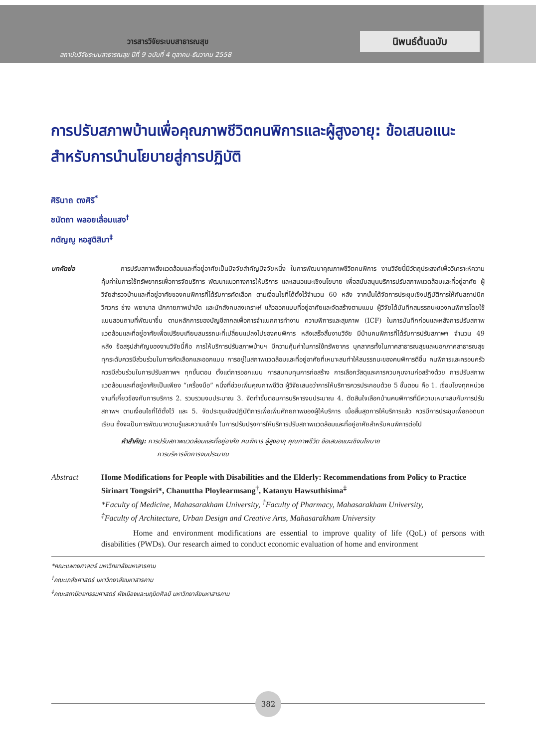วารสารวิจัยระบบสาธารณสุข
สถาบันวิจัยระบบสาธารณสุข ปีที่ 9 ฉบับที่ 4 ตุลาคม-ธันวาคม 2558
นิพนธ์ต้นฉบับ
การปรับสภาพบ้านเพื่อคุณภาพชีวิตคนพิการและผู้สูงอายุ: ข้อเสนอแนะสำหรับการนำนโยบายสู่การปฏิบัติ
ศิรินาถ ตงศิริ<sup>*</sup>
ชนัตถา พลอยเลื่อมแสง<sup>†</sup>
กตัญญู หอสูติสิมา<sup>‡</sup>
บทคัดย่อ    การปรับสภาพสิ่งแวดล้อมและที่อยู่อาศัยเป็นปัจจัยสำคัญปัจจัยหนึ่ง ในการพัฒนาคุณภาพชีวิตคนพิการ งานวิจัยนี้มีวัตถุประสงค์เพื่อวิเคราะห์ความคุ้มค่าในการใช้ทรัพยากรเพื่อการจัดบริการ พัฒนาแนวทางการให้บริการ และเสนอแนะเชิงนโยบาย เพื่อสนับสนุนบริการปรับสภาพแวดล้อมและที่อยู่อาศัย ผู้วิจัยสำรวจบ้านและที่อยู่อาศัยของคนพิการที่ได้รับการคัดเลือก ตามเงื่อนไขที่ได้ตั้งไว้จำนวน 60 หลัง จากนั้นได้จัดการประชุมเชิงปฏิบัติการให้กับสถาปนิก วิศวกร ช่าง พยาบาล นักกายภาพบำบัด และนักสังคมสงเคราะห์ แล้วออกแบบที่อยู่อาศัยและจัดสร้างตามแบบ ผู้วิจัยได้บันทึกสมรรถนะของคนพิการโดยใช้แบบสอบถามที่พัฒนาขึ้น ตามหลักการของบัญชีสากลเพื่อการจำแนกการทำงาน ความพิการและสุขภาพ (ICF) ในการบันทึกก่อนและหลังการปรับสภาพแวดล้อมและที่อยู่อาศัยเพื่อเปรียบเทียบสมรรถนะที่เปลี่ยนแปลงไปของคนพิการ หลังเสร็จสิ้นงานวิจัย มีบ้านคนพิการที่ได้รับการปรับสภาพฯ จำนวน 49 หลัง ข้อสรุปสำคัญของงานวิจัยนี้คือ การให้บริการปรับสภาพบ้านฯ มีความคุ้มค่าในการใช้ทรัพยากร บุคลากรทั้งในภาคสาธารณสุขและนอกภาคสาธารณสุขทุกระดับควรมีส่วนร่วมในการคัดเลือกและออกแบบ การอยู่ในสภาพแวดล้อมและที่อยู่อาศัยที่เหมาะสมทำให้สมรรถนะของคนพิการดีขึ้น คนพิการและครอบครัวควรมีส่วนร่วมในการปรับสภาพฯ ทุกขั้นตอน ตั้งแต่การออกแบบ การสมทบทุนการก่อสร้าง การเลือกวัสดุและการควบคุมงานก่อสร้างด้วย การปรับสภาพแวดล้อมและที่อยู่อาศัยเป็นเพียง “เครื่องมือ” หนึ่งที่ช่วยเพิ่มคุณภาพชีวิต ผู้วิจัยเสนอว่าการให้บริการควรประกอบด้วย 5 ขั้นตอน คือ 1. เชื่อมโยงทุกหน่วยงานที่เกี่ยวข้องกับการบริการ 2. รวบรวมงบประมาณ 3. จัดทำขั้นตอนการบริหารงบประมาณ 4. ตัดสินใจเลือกบ้านคนพิการที่มีความเหมาะสมกับการปรับสภาพฯ ตามเงื่อนไขที่ได้ตั้งไว้ และ 5. จัดประชุมเชิงปฏิบัติการเพื่อเพิ่มศักยภาพของผู้ให้บริการ เมื่อสิ้นสุดการให้บริการแล้ว ควรมีการประชุมเพื่อถอดบทเรียน ซึ่งจะเป็นการพัฒนาความรู้และความเข้าใจ ในการปรับปรุงการให้บริการปรับสภาพแวดล้อมและที่อยู่อาศัยสำหรับคนพิการต่อไป
คำสำคัญ: การปรับสภาพแวดล้อมและที่อยู่อาศัย คนพิการ ผู้สูงอายุ คุณภาพชีวิต ข้อเสนอแนะเชิงนโยบาย
      การบริหารจัดการงบประมาณ
Abstract Home Modifications for People with Disabilities and the Elderly: Recommendations from Policy to Practice
Sirinart Tongsiri*, Chanuttha Ploylearmsang<sup>†</sup>, Katanyu Hawsuthisima<sup>‡</sup>
*Faculty of Medicine, Mahasarakham University, <sup>†</sup>Faculty of Pharmacy, Mahasarakham University,
<sup>‡</sup> Faculty of Architecture, Urban Design and Creative Arts, Mahasarakham University
    Home and environment modifications are essential to improve quality of life (QoL) of persons with disabilities (PWDs). Our research aimed to conduct economic evaluation of home and environment
*คณะแพทยศาสตร์ มหาวิทยาลัยมหาสารคาม
<sup>†</sup> คณะเภสัชศาสตร์ มหาวิทยาลัยมหาสารคาม
<sup>‡</sup> คณะสถาปัตยกรรมศาสตร์ ผังเมืองและนฤมิตศิลป์ มหาวิทยาลัยมหาสารคาม
382